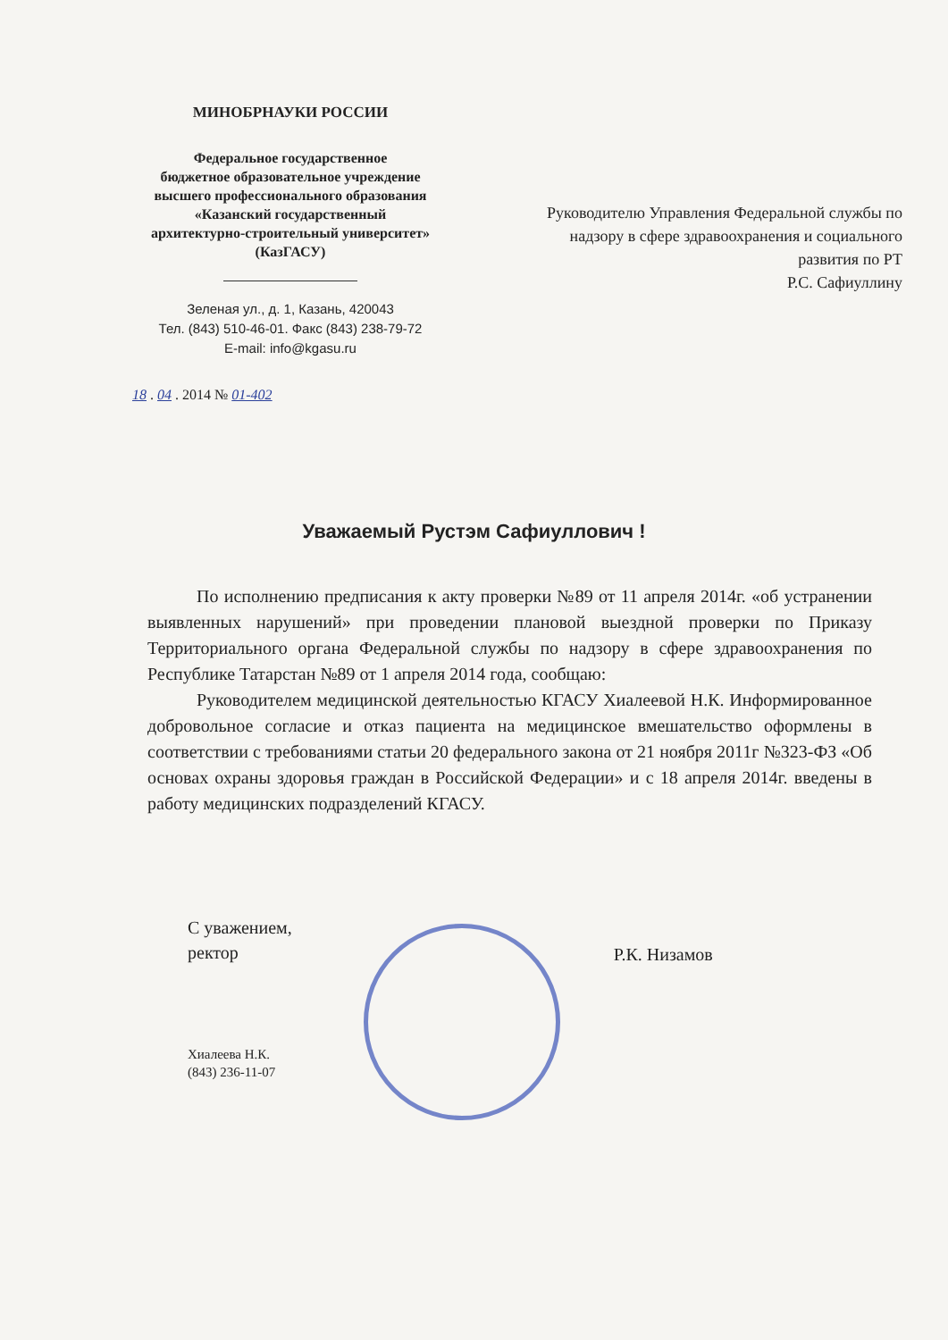МИНОБРНАУКИ РОССИИ
Федеральное государственное
бюджетное образовательное учреждение
высшего профессионального образования
«Казанский государственный
архитектурно-строительный университет»
(КазГАСУ)
Зеленая ул., д. 1, Казань, 420043
Тел. (843) 510-46-01. Факс (843) 238-79-72
E-mail: info@kgasu.ru
18 . 04 . 2014 № 01-402
Руководителю Управления Федеральной службы по надзору в сфере здравоохранения и социального развития по РТ
Р.С. Сафиуллину
Уважаемый Рустэм Сафиуллович !
По исполнению предписания к акту проверки №89 от 11 апреля 2014г. «об устранении выявленных нарушений» при проведении плановой выездной проверки по Приказу Территориального органа Федеральной службы по надзору в сфере здравоохранения по Республике Татарстан №89 от 1 апреля 2014 года, сообщаю:
Руководителем медицинской деятельностью КГАСУ Хиалеевой Н.К. Информированное добровольное согласие и отказ пациента на медицинское вмешательство оформлены в соответствии с требованиями статьи 20 федерального закона от 21 ноября 2011г №323-ФЗ «Об основах охраны здоровья граждан в Российской Федерации» и с 18 апреля 2014г. введены в работу медицинских подразделений КГАСУ.
С уважением,
ректор
Хиалеева Н.К.
(843) 236-11-07
Р.К. Низамов